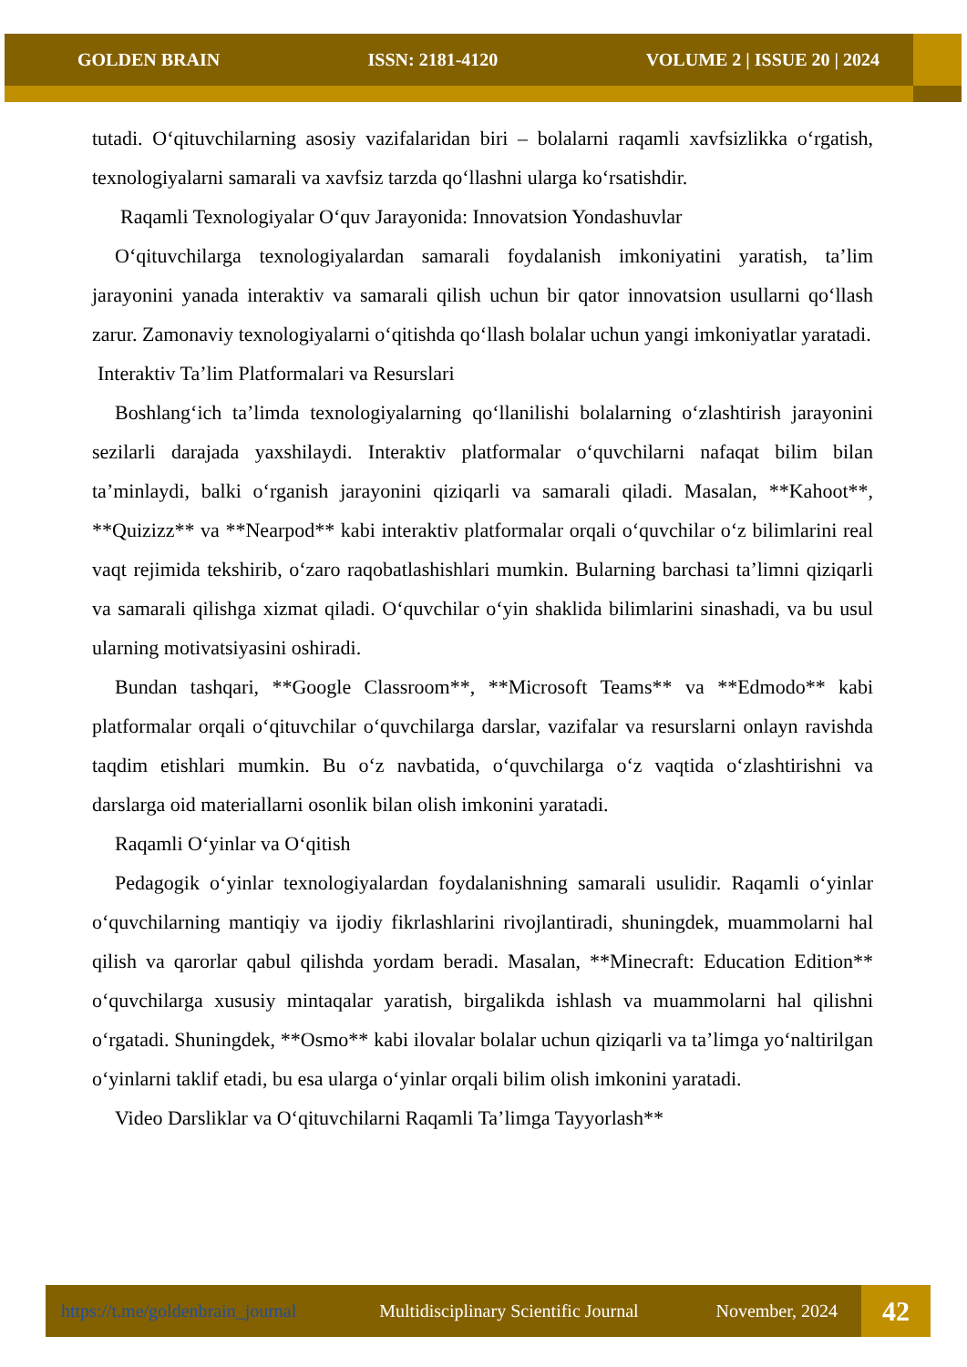GOLDEN BRAIN ISSN: 2181-4120 VOLUME 2 | ISSUE 20 | 2024
tutadi. O‘qituvchilarning asosiy vazifalaridan biri – bolalarni raqamli xavfsizlikka o‘rgatish, texnologiyalarni samarali va xavfsiz tarzda qo‘llashni ularga ko‘rsatishdir.
Raqamli Texnologiyalar O‘quv Jarayonida: Innovatsion Yondashuvlar
O‘qituvchilarga texnologiyalardan samarali foydalanish imkoniyatini yaratish, ta’lim jarayonini yanada interaktiv va samarali qilish uchun bir qator innovatsion usullarni qo‘llash zarur. Zamonaviy texnologiyalarni o‘qitishda qo‘llash bolalar uchun yangi imkoniyatlar yaratadi.
Interaktiv Ta’lim Platformalari va Resurslari
Boshlang‘ich ta’limda texnologiyalarning qo‘llanilishi bolalarning o‘zlashtirish jarayonini sezilarli darajada yaxshilaydi. Interaktiv platformalar o‘quvchilarni nafaqat bilim bilan ta’minlaydi, balki o‘rganish jarayonini qiziqarli va samarali qiladi. Masalan, **Kahoot**, **Quizizz** va **Nearpod** kabi interaktiv platformalar orqali o‘quvchilar o‘z bilimlarini real vaqt rejimida tekshirib, o‘zaro raqobatlashishlari mumkin. Bularning barchasi ta’limni qiziqarli va samarali qilishga xizmat qiladi. O‘quvchilar o‘yin shaklida bilimlarini sinashadi, va bu usul ularning motivatsiyasini oshiradi.
Bundan tashqari, **Google Classroom**, **Microsoft Teams** va **Edmodo** kabi platformalar orqali o‘qituvchilar o‘quvchilarga darslar, vazifalar va resurslarni onlayn ravishda taqdim etishlari mumkin. Bu o‘z navbatida, o‘quvchilarga o‘z vaqtida o‘zlashtirishni va darslarga oid materiallarni osonlik bilan olish imkonini yaratadi.
Raqamli O‘yinlar va O‘qitish
Pedagogik o‘yinlar texnologiyalardan foydalanishning samarali usulidir. Raqamli o‘yinlar o‘quvchilarning mantiqiy va ijodiy fikrlashlarini rivojlantiradi, shuningdek, muammolarni hal qilish va qarorlar qabul qilishda yordam beradi. Masalan, **Minecraft: Education Edition** o‘quvchilarga xususiy mintaqalar yaratish, birgalikda ishlash va muammolarni hal qilishni o‘rgatadi. Shuningdek, **Osmo** kabi ilovalar bolalar uchun qiziqarli va ta’limga yo‘naltirilgan o‘yinlarni taklif etadi, bu esa ularga o‘yinlar orqali bilim olish imkonini yaratadi.
Video Darsliklar va O‘qituvchilarni Raqamli Ta’limga Tayyorlash**
https://t.me/goldenbrain_journal Multidisciplinary Scientific Journal November, 2024 42